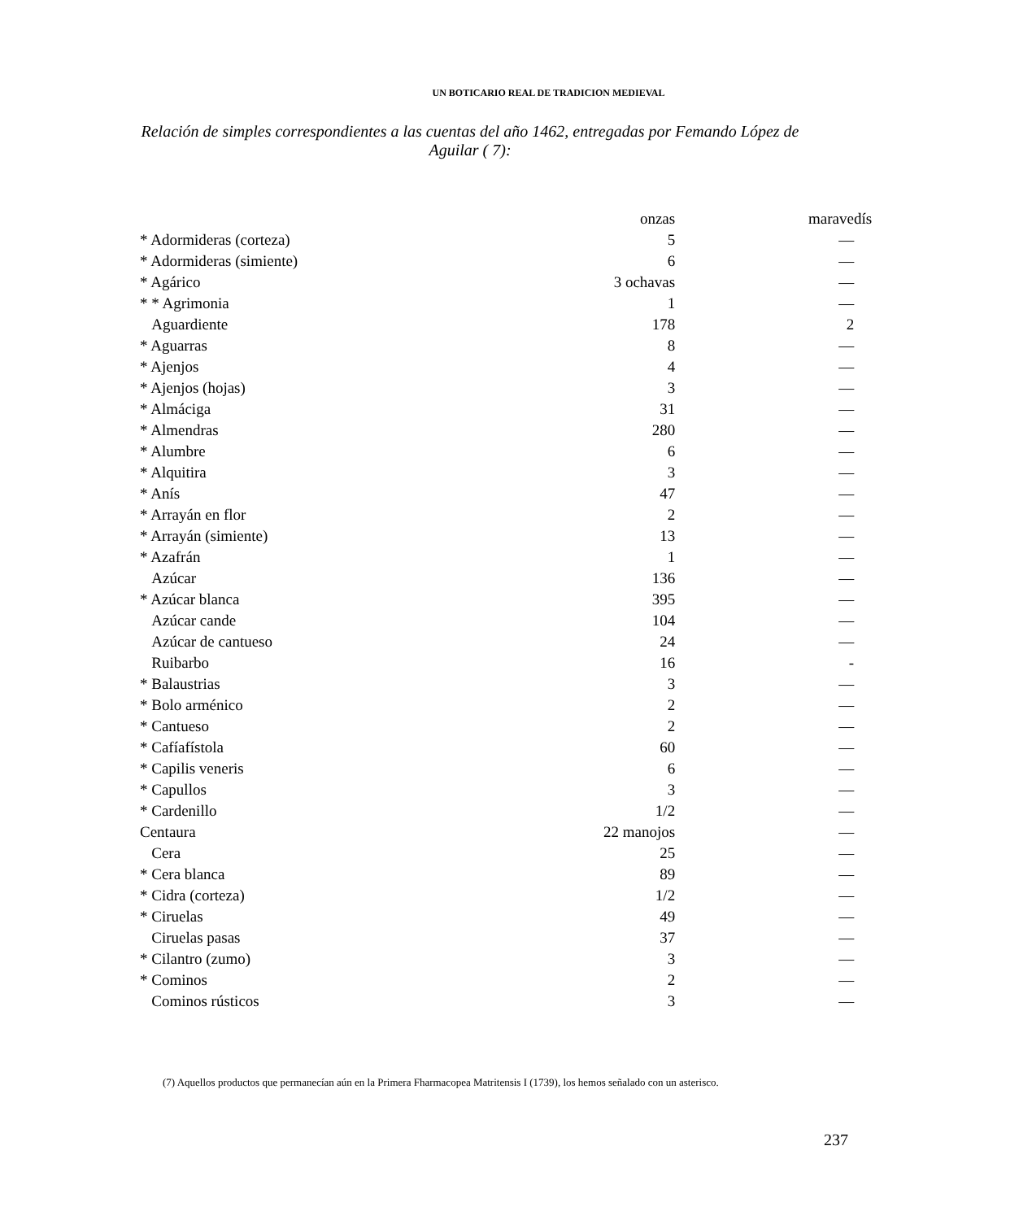UN BOTICARIO REAL DE TRADICION MEDIEVAL
Relación de simples correspondientes a las cuentas del año 1462, entregadas por Femando López de Aguilar ( 7):
| | onzas | maravedís |
| --- | --- | --- |
| * Adormideras (corteza) | 5 | — |
| * Adormideras (simiente) | 6 | — |
| * Agárico | 3 ochavas | — |
| * * Agrimonia | 1 | — |
| Aguardiente | 178 | 2 |
| * Aguarras | 8 | — |
| * Ajenjos | 4 | — |
| * Ajenjos (hojas) | 3 | — |
| * Almáciga | 31 | — |
| * Almendras | 280 | — |
| * Alumbre | 6 | — |
| * Alquitira | 3 | — |
| * Anís | 47 | — |
| * Arrayán en flor | 2 | — |
| * Arrayán (simiente) | 13 | — |
| * Azafrán | 1 | — |
| Azúcar | 136 | — |
| * Azúcar blanca | 395 | — |
| Azúcar cande | 104 | — |
| Azúcar de cantueso | 24 | — |
| Ruibarbo | 16 | - |
| * Balaustrias | 3 | — |
| * Bolo arménico | 2 | — |
| * Cantueso | 2 | — |
| * Cafíafístola | 60 | — |
| * Capilis veneris | 6 | — |
| * Capullos | 3 | — |
| * Cardenillo | 1/2 | — |
| Centaura | 22 manojos | — |
| Cera | 25 | — |
| * Cera blanca | 89 | — |
| * Cidra (corteza) | 1/2 | — |
| * Ciruelas | 49 | — |
| Ciruelas pasas | 37 | — |
| * Cilantro (zumo) | 3 | — |
| * Cominos | 2 | — |
| Cominos rústicos | 3 | — |
(7) Aquellos productos que permanecían aún en la Primera Fharmacopea Matritensis I (1739), los hemos señalado con un asterisco.
237